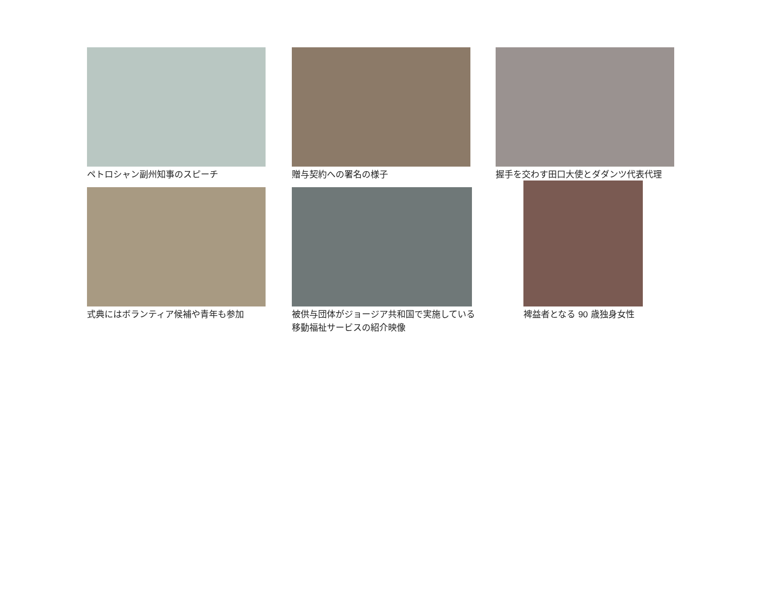ペトロシャン副州知事のスピーチ 贈与契約への署名の様子
握手を交わす田口大使とダダンツ代表代理
式典にはボランティア候補や青年も参加
被供与団体がジョージア共和国で実施している
移動福祉サービスの紹介映像
裨益者となる 90 歳独身女性